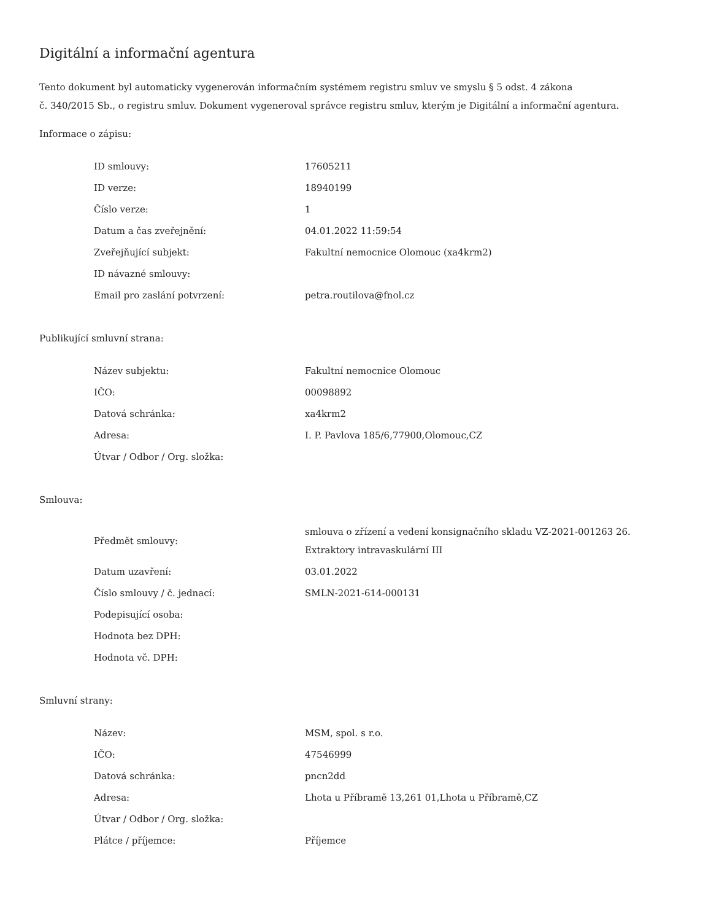Digitální a informační agentura
Tento dokument byl automaticky vygenerován informačním systémem registru smluv ve smyslu § 5 odst. 4 zákona
č. 340/2015 Sb., o registru smluv. Dokument vygeneroval správce registru smluv, kterým je Digitální a informační agentura.
Informace o zápisu:
| ID smlouvy: | 17605211 |
| ID verze: | 18940199 |
| Číslo verze: | 1 |
| Datum a čas zveřejnění: | 04.01.2022 11:59:54 |
| Zveřejňující subjekt: | Fakultní nemocnice Olomouc (xa4krm2) |
| ID návazné smlouvy: | |
| Email pro zaslání potvrzení: | petra.routilova@fnol.cz |
Publikující smluvní strana:
| Název subjektu: | Fakultní nemocnice Olomouc |
| IČO: | 00098892 |
| Datová schránka: | xa4krm2 |
| Adresa: | I. P. Pavlova 185/6,77900,Olomouc,CZ |
| Útvar / Odbor / Org. složka: | |
Smlouva:
| Předmět smlouvy: | smlouva o zřízení a vedení konsignačního skladu VZ-2021-001263 26. Extraktory intravaskulární III |
| Datum uzavření: | 03.01.2022 |
| Číslo smlouvy / č. jednací: | SMLN-2021-614-000131 |
| Podepisující osoba: | |
| Hodnota bez DPH: | |
| Hodnota vč. DPH: | |
Smluvní strany:
| Název: | MSM, spol. s r.o. |
| IČO: | 47546999 |
| Datová schránka: | pncn2dd |
| Adresa: | Lhota u Příbramě 13,261 01,Lhota u Příbramě,CZ |
| Útvar / Odbor / Org. složka: | |
| Plátce / příjemce: | Příjemce |